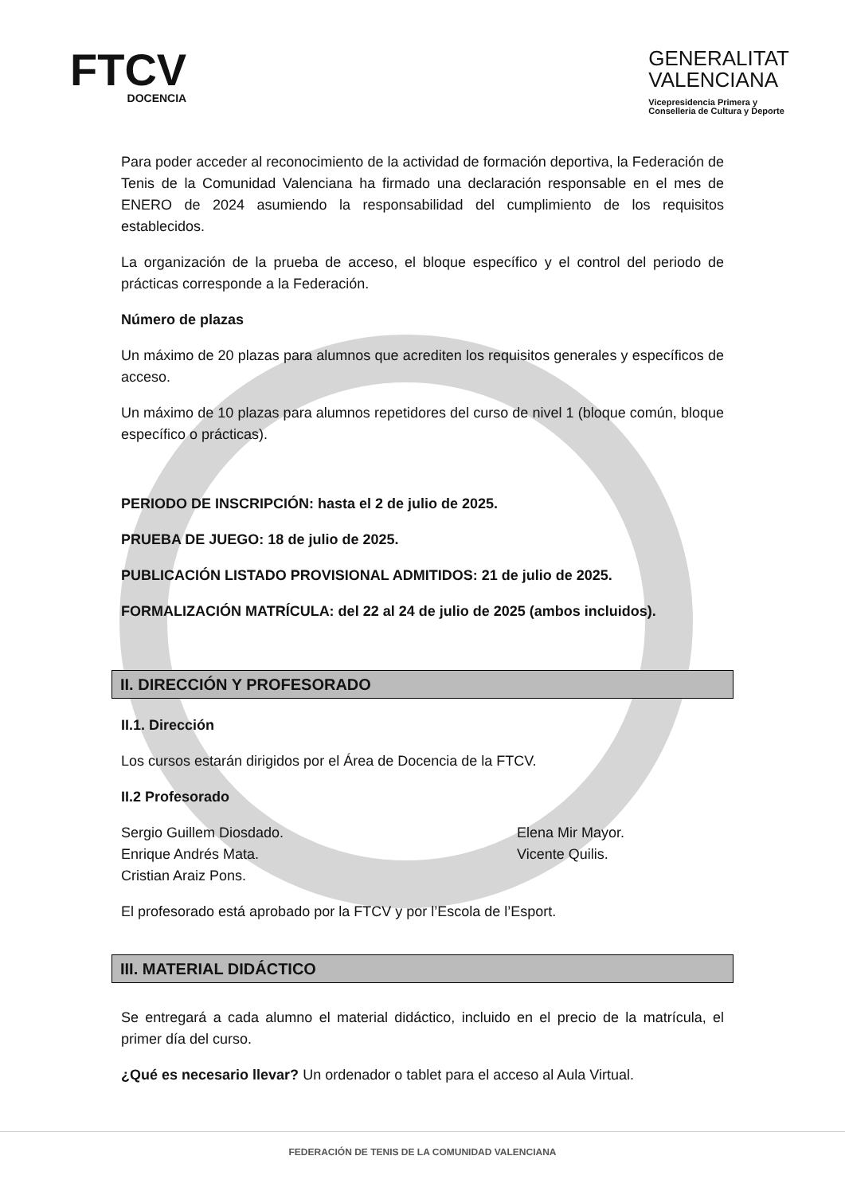FTCV
DOCENCIA
GENERALITAT
VALENCIANA
Vicepresidencia Primera y
Conselleria de Cultura y Deporte
Para poder acceder al reconocimiento de la actividad de formación deportiva, la Federación de Tenis de la Comunidad Valenciana ha firmado una declaración responsable en el mes de ENERO de 2024 asumiendo la responsabilidad del cumplimiento de los requisitos establecidos.
La organización de la prueba de acceso, el bloque específico y el control del periodo de prácticas corresponde a la Federación.
Número de plazas
Un máximo de 20 plazas para alumnos que acrediten los requisitos generales y específicos de acceso.
Un máximo de 10 plazas para alumnos repetidores del curso de nivel 1 (bloque común, bloque específico o prácticas).
PERIODO DE INSCRIPCIÓN: hasta el 2 de julio de 2025.
PRUEBA DE JUEGO: 18 de julio de 2025.
PUBLICACIÓN LISTADO PROVISIONAL ADMITIDOS: 21 de julio de 2025.
FORMALIZACIÓN MATRÍCULA: del 22 al 24 de julio de 2025 (ambos incluidos).
II. DIRECCIÓN Y PROFESORADO
II.1. Dirección
Los cursos estarán dirigidos por el Área de Docencia de la FTCV.
II.2 Profesorado
Sergio Guillem Diosdado.
Enrique Andrés Mata.
Cristian Araiz Pons.
Elena Mir Mayor.
Vicente Quilis.
El profesorado está aprobado por la FTCV y por l’Escola de l’Esport.
III. MATERIAL DIDÁCTICO
Se entregará a cada alumno el material didáctico, incluido en el precio de la matrícula, el primer día del curso.
¿Qué es necesario llevar? Un ordenador o tablet para el acceso al Aula Virtual.
FEDERACIÓN DE TENIS DE LA COMUNIDAD VALENCIANA